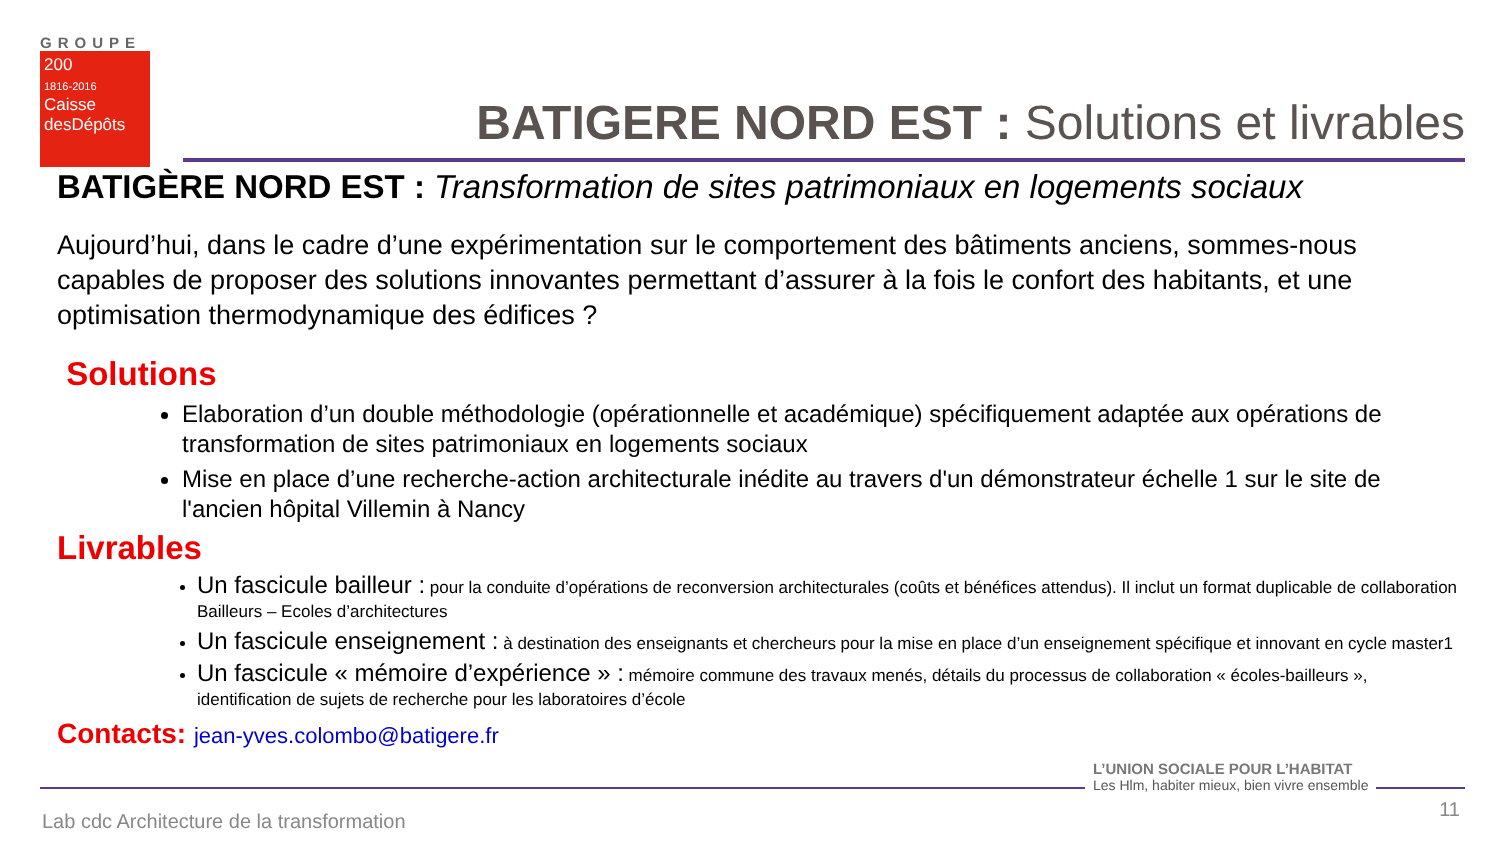GROUPE
200
1816-2016
Caisse
desDépôts
BATIGERE NORD EST : Solutions et livrables
BATIGÈRE NORD EST : Transformation de sites patrimoniaux en logements sociaux
Aujourd’hui, dans le cadre d’une expérimentation sur le comportement des bâtiments anciens, sommes-nous capables de proposer des solutions innovantes permettant d’assurer à la fois le confort des habitants, et une optimisation thermodynamique des édifices ?
Solutions
Elaboration d’un double méthodologie (opérationnelle et académique) spécifiquement adaptée aux opérations de transformation de sites patrimoniaux en logements sociaux
Mise en place d’une recherche-action architecturale inédite au travers d'un démonstrateur échelle 1 sur le site de l'ancien hôpital Villemin à Nancy
Livrables
Un fascicule bailleur : pour la conduite d’opérations de reconversion architecturales (coûts et bénéfices attendus). Il inclut un format duplicable de collaboration Bailleurs – Ecoles d’architectures
Un fascicule enseignement : à destination des enseignants et chercheurs pour la mise en place d’un enseignement spécifique et innovant en cycle master1
Un fascicule « mémoire d’expérience » : mémoire commune des travaux menés, détails du processus de collaboration « écoles-bailleurs », identification de sujets de recherche pour les laboratoires d’école
Contacts: jean-yves.colombo@batigere.fr
L’UNION SOCIALE POUR L’HABITAT
Les Hlm, habiter mieux, bien vivre ensemble
Lab cdc Architecture de la transformation
11